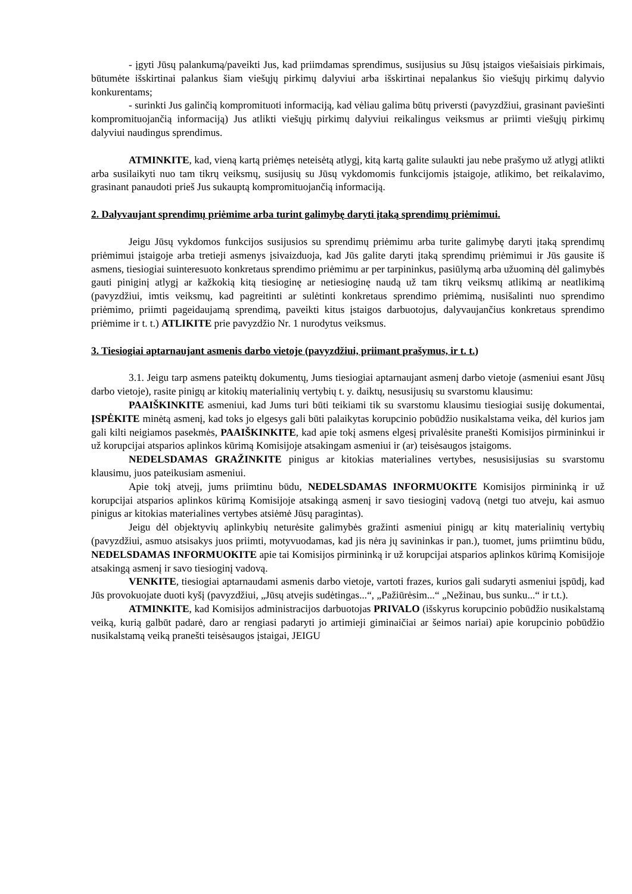- įgyti Jūsų palankumą/paveikti Jus, kad priimdamas sprendimus, susijusius su Jūsų įstaigos viešaisiais pirkimais, būtumėte išskirtinai palankus šiam viešųjų pirkimų dalyviui arba išskirtinai nepalankus šio viešųjų pirkimų dalyvio konkurentams;
- surinkti Jus galinčią kompromituoti informaciją, kad vėliau galima būtų priversti (pavyzdžiui, grasinant paviešinti kompromituojančią informaciją) Jus atlikti viešųjų pirkimų dalyviui reikalingus veiksmus ar priimti viešųjų pirkimų dalyviui naudingus sprendimus.
ATMINKITE, kad, vieną kartą priėmęs neteisėtą atlygį, kitą kartą galite sulaukti jau nebe prašymo už atlygį atlikti arba susilaikyti nuo tam tikrų veiksmų, susijusių su Jūsų vykdomomis funkcijomis įstaigoje, atlikimo, bet reikalavimo, grasinant panaudoti prieš Jus sukauptą kompromituojančią informaciją.
2. Dalyvaujant sprendimų priėmime arba turint galimybę daryti įtaką sprendimų priėmimui.
Jeigu Jūsų vykdomos funkcijos susijusios su sprendimų priėmimu arba turite galimybę daryti įtaką sprendimų priėmimui įstaigoje arba tretieji asmenys įsivaizduoja, kad Jūs galite daryti įtaką sprendimų priėmimui ir Jūs gausite iš asmens, tiesiogiai suinteresuoto konkretaus sprendimo priėmimu ar per tarpininkus, pasiūlymą arba užuominą dėl galimybės gauti piniginį atlygį ar kažkokią kitą tiesioginę ar netiesioginę naudą už tam tikrų veiksmų atlikimą ar neatlikimą (pavyzdžiui, imtis veiksmų, kad pagreitinti ar sulėtinti konkretaus sprendimo priėmimą, nusišalinti nuo sprendimo priėmimo, priimti pageidaujamą sprendimą, paveikti kitus įstaigos darbuotojus, dalyvaujančius konkretaus sprendimo priėmime ir t. t.) ATLIKITE prie pavyzdžio Nr. 1 nurodytus veiksmus.
3. Tiesiogiai aptarnaujant asmenis darbo vietoje (pavyzdžiui, priimant prašymus, ir t. t.)
3.1. Jeigu tarp asmens pateiktų dokumentų, Jums tiesiogiai aptarnaujant asmenį darbo vietoje (asmeniui esant Jūsų darbo vietoje), rasite pinigų ar kitokių materialinių vertybių t. y. daiktų, nesusijusių su svarstomu klausimu:
PAAIŠKINKITE asmeniui, kad Jums turi būti teikiami tik su svarstomu klausimu tiesiogiai susiję dokumentai, ĮSPĖKITE minėtą asmenį, kad toks jo elgesys gali būti palaikytas korupcinio pobūdžio nusikalstama veika, dėl kurios jam gali kilti neigiamos pasekmės, PAAIŠKINKITE, kad apie tokį asmens elgesį privalėsite pranešti Komisijos pirmininkui ir už korupcijai atsparios aplinkos kūrimą Komisijoje atsakingam asmeniui ir (ar) teisėsaugos įstaigoms.
NEDELSDAMAS GRAŽINKITE pinigus ar kitokias materialines vertybes, nesusisijusias su svarstomu klausimu, juos pateikusiam asmeniui.
Apie tokį atvejį, jums priimtinu būdu, NEDELSDAMAS INFORMUOKITE Komisijos pirmininką ir už korupcijai atsparios aplinkos kūrimą Komisijoje atsakingą asmenį ir savo tiesioginį vadovą (netgi tuo atveju, kai asmuo pinigus ar kitokias materialines vertybes atsiėmė Jūsų paragintas).
Jeigu dėl objektyvių aplinkybių neturėsite galimybės gražinti asmeniui pinigų ar kitų materialinių vertybių (pavyzdžiui, asmuo atsisakys juos priimti, motyvuodamas, kad jis nėra jų savininkas ir pan.), tuomet, jums priimtinu būdu, NEDELSDAMAS INFORMUOKITE apie tai Komisijos pirmininką ir už korupcijai atsparios aplinkos kūrimą Komisijoje atsakingą asmenį ir savo tiesioginį vadovą.
VENKITE, tiesiogiai aptarnaudami asmenis darbo vietoje, vartoti frazes, kurios gali sudaryti asmeniui įspūdį, kad Jūs provokuojate duoti kyšį (pavyzdžiui, „Jūsų atvejis sudėtingas...“, „Pažiūrėsim...“ „Nežinau, bus sunku...“ ir t.t.).
ATMINKITE, kad Komisijos administracijos darbuotojas PRIVALO (išskyrus korupcinio pobūdžio nusikalstamą veiką, kurią galbūt padarė, daro ar rengiasi padaryti jo artimieji giminaičiai ar šeimos nariai) apie korupcinio pobūdžio nusikalstamą veiką pranešti teisėsaugos įstaigai, JEIGU